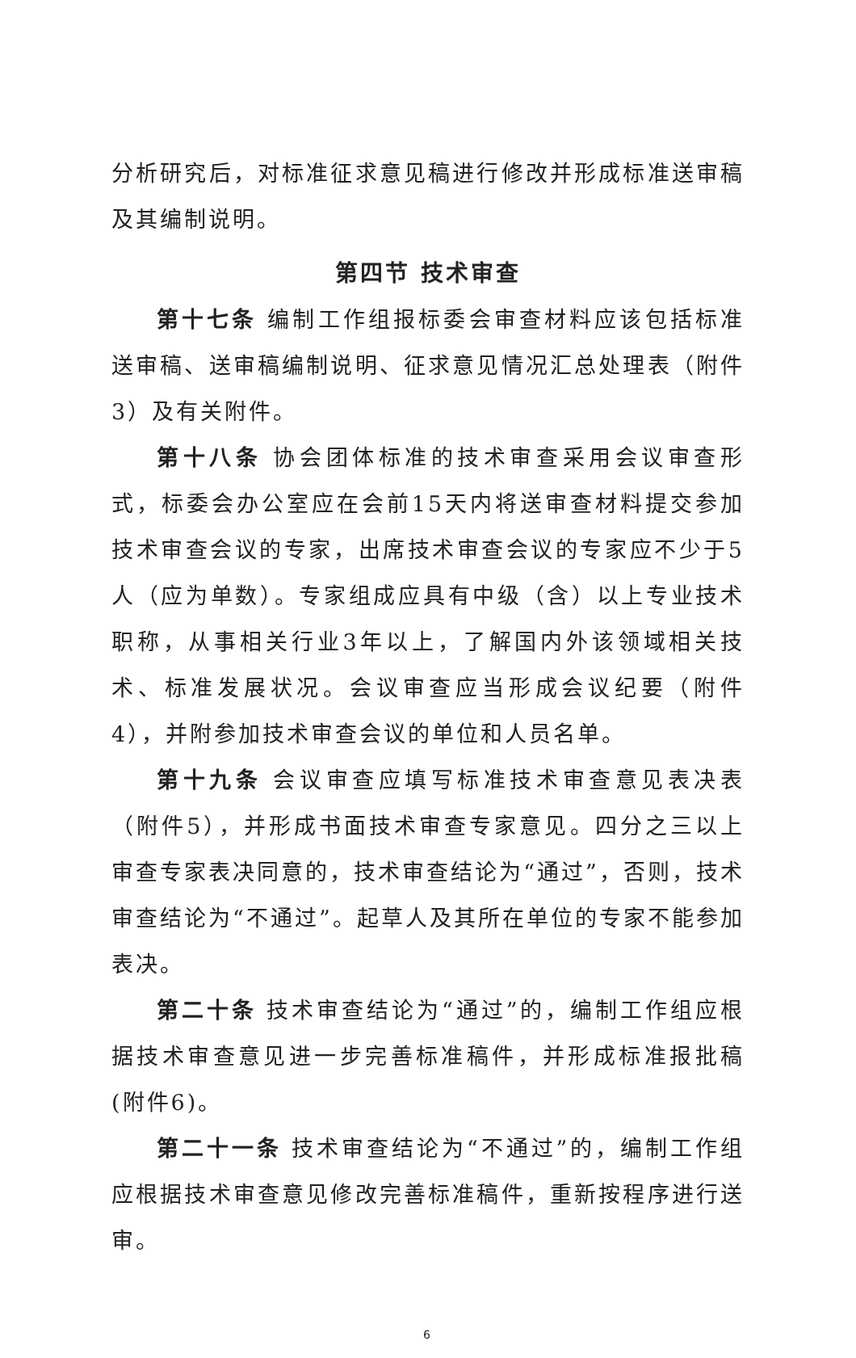分析研究后，对标准征求意见稿进行修改并形成标准送审稿及其编制说明。
第四节 技术审查
第十七条 编制工作组报标委会审查材料应该包括标准送审稿、送审稿编制说明、征求意见情况汇总处理表（附件3）及有关附件。
第十八条 协会团体标准的技术审查采用会议审查形式，标委会办公室应在会前15天内将送审查材料提交参加技术审查会议的专家，出席技术审查会议的专家应不少于5人（应为单数）。专家组成应具有中级（含）以上专业技术职称，从事相关行业3年以上，了解国内外该领域相关技术、标准发展状况。会议审查应当形成会议纪要（附件4），并附参加技术审查会议的单位和人员名单。
第十九条 会议审查应填写标准技术审查意见表决表（附件5），并形成书面技术审查专家意见。四分之三以上审查专家表决同意的，技术审查结论为“通过”，否则，技术审查结论为“不通过”。起草人及其所在单位的专家不能参加表决。
第二十条 技术审查结论为“通过”的，编制工作组应根据技术审查意见进一步完善标准稿件，并形成标准报批稿(附件6)。
第二十一条 技术审查结论为“不通过”的，编制工作组应根据技术审查意见修改完善标准稿件，重新按程序进行送审。
6